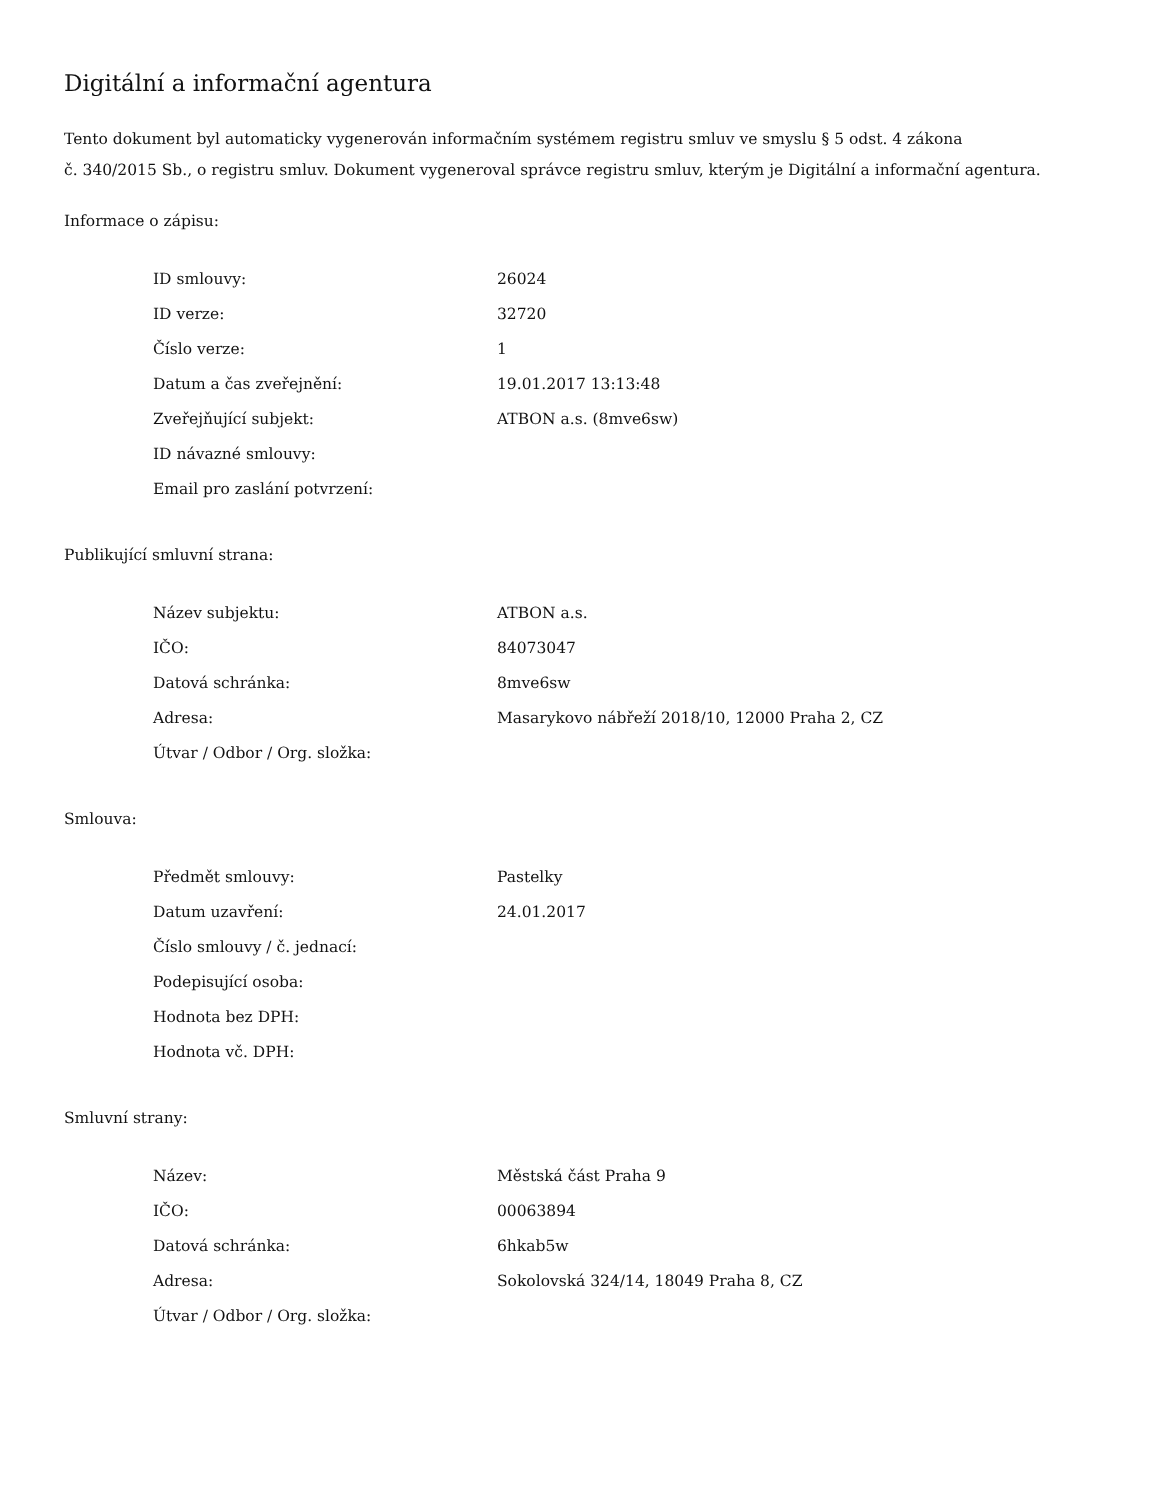Digitální a informační agentura
Tento dokument byl automaticky vygenerován informačním systémem registru smluv ve smyslu § 5 odst. 4 zákona
č. 340/2015 Sb., o registru smluv. Dokument vygeneroval správce registru smluv, kterým je Digitální a informační agentura.
Informace o zápisu:
| ID smlouvy: | 26024 |
| ID verze: | 32720 |
| Číslo verze: | 1 |
| Datum a čas zveřejnění: | 19.01.2017 13:13:48 |
| Zveřejňující subjekt: | ATBON a.s. (8mve6sw) |
| ID návazné smlouvy: | |
| Email pro zaslání potvrzení: | |
Publikující smluvní strana:
| Název subjektu: | ATBON a.s. |
| IČO: | 84073047 |
| Datová schránka: | 8mve6sw |
| Adresa: | Masarykovo nábřeží 2018/10, 12000 Praha 2, CZ |
| Útvar / Odbor / Org. složka: | |
Smlouva:
| Předmět smlouvy: | Pastelky |
| Datum uzavření: | 24.01.2017 |
| Číslo smlouvy / č. jednací: | |
| Podepisující osoba: | |
| Hodnota bez DPH: | |
| Hodnota vč. DPH: | |
Smluvní strany:
| Název: | Městská část Praha 9 |
| IČO: | 00063894 |
| Datová schránka: | 6hkab5w |
| Adresa: | Sokolovská 324/14, 18049 Praha 8, CZ |
| Útvar / Odbor / Org. složka: | |